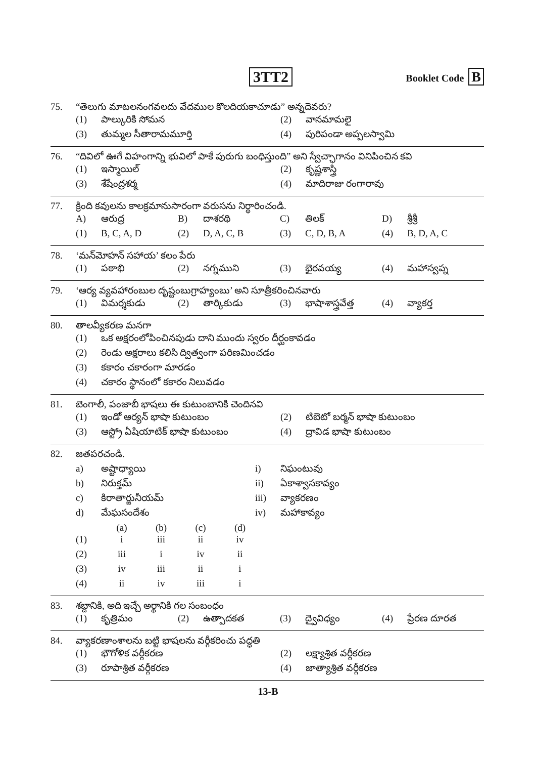3TT2 Booklet Code B
75. “తెలుగు మాటలనంగవలదు వేదముల కొలదియకాచూడు” అన్నదెవరు?
| (1) | పాల్కురికి సోమన | (2) | వానమామలై |
| (3) | తుమ్మల సీతారామమూర్తి | (4) | పురిపండా అప్పలస్వామి |
76. “దివిలో ఊగే విహంగాన్ని భువిలో పాకే పురుగు బంధిస్తుంది” అని స్వేచ్ఛాగానం వినిపించిన కవి
| (1) | ఇస్మాయిల్ | (2) | కృష్ణశాస్త్రి |
| (3) | శేషేంద్రశర్మ | (4) | మాదిరాజు రంగారావు |
77. క్రింది కవులను కాలక్రమానుసారంగా వరుసను నిర్ధారించండి.
| A) | ఆరుద్ర | B) | దాశరథి | C) | తిలక్ | D) | శ్రీశ్రీ |
| (1) | B, C, A, D | (2) | D, A, C, B | (3) | C, D, B, A | (4) | B, D, A, C |
78. ‘మన్‌మోహన్ సహాయ’ కలం పేరు
| (1) | పఠాభి | (2) | నగ్నముని | (3) | భైరవయ్య | (4) | మహాస్వప్న |
79. ‘ఆర్య వ్యవహారంబుల దృష్టంబుగ్రాహ్యంబు’ అని సూత్రీకరించినవారు
| (1) | విమర్శకుడు | (2) | తార్కికుడు | (3) | భాషాశాస్త్రవేత్త | (4) | వ్యాకర్త |
80. తాలవ్యీకరణ మనగా
| (1) | ఒక అక్షరంలోపించినపుడు దాని ముందు స్వరం దీర్ఘంకావడం |
| (2) | రెండు అక్షరాలు కలిసి ద్విత్వంగా పరిణమించడం |
| (3) | కకారం చకారంగా మారడం |
| (4) | చకారం స్థానంలో కకారం నిలువడం |
81. బెంగాలీ, పంజాబీ భాషలు ఈ కుటుంబానికి చెందినవి
| (1) | ఇండో ఆర్యన్ భాషా కుటుంబం | (2) | టిబెటో బర్మన్ భాషా కుటుంబం |
| (3) | ఆస్ట్రో ఏషియాటిక్ భాషా కుటుంబం | (4) | ద్రావిడ భాషా కుటుంబం |
82. జతపరచండి.
| a) | అష్టాధ్యాయి | i) | నిఘంటువు |
| b) | నిరుక్తమ్ | ii) | ఏకాశ్వాసకావ్యం |
| c) | కిరాతార్జునీయమ్ | iii) | వ్యాకరణం |
| d) | మేఘసందేశం | iv) | మహాకావ్యం |
| | (a) | (b) | (c) | (d) |
| --- | --- | --- | --- | --- |
| (1) | i | iii | ii | iv |
| (2) | iii | i | iv | ii |
| (3) | iv | iii | ii | i |
| (4) | ii | iv | iii | i |
83. శబ్దానికి, అది ఇచ్చే అర్థానికి గల సంబంధం
| (1) | కృత్రిమం | (2) | ఉత్పాదకత | (3) | ద్వైవిధ్యం | (4) | ప్రేరణ దూరత |
84. వ్యాకరణాంశాలను బట్టి భాషలను వర్గీకరించు పద్ధతి
| (1) | భౌగోళిక వర్గీకరణ | (2) | లక్ష్యాశ్రిత వర్గీకరణ |
| (3) | రూపాశ్రిత వర్గీకరణ | (4) | జాత్యాశ్రిత వర్గీకరణ |
13-B